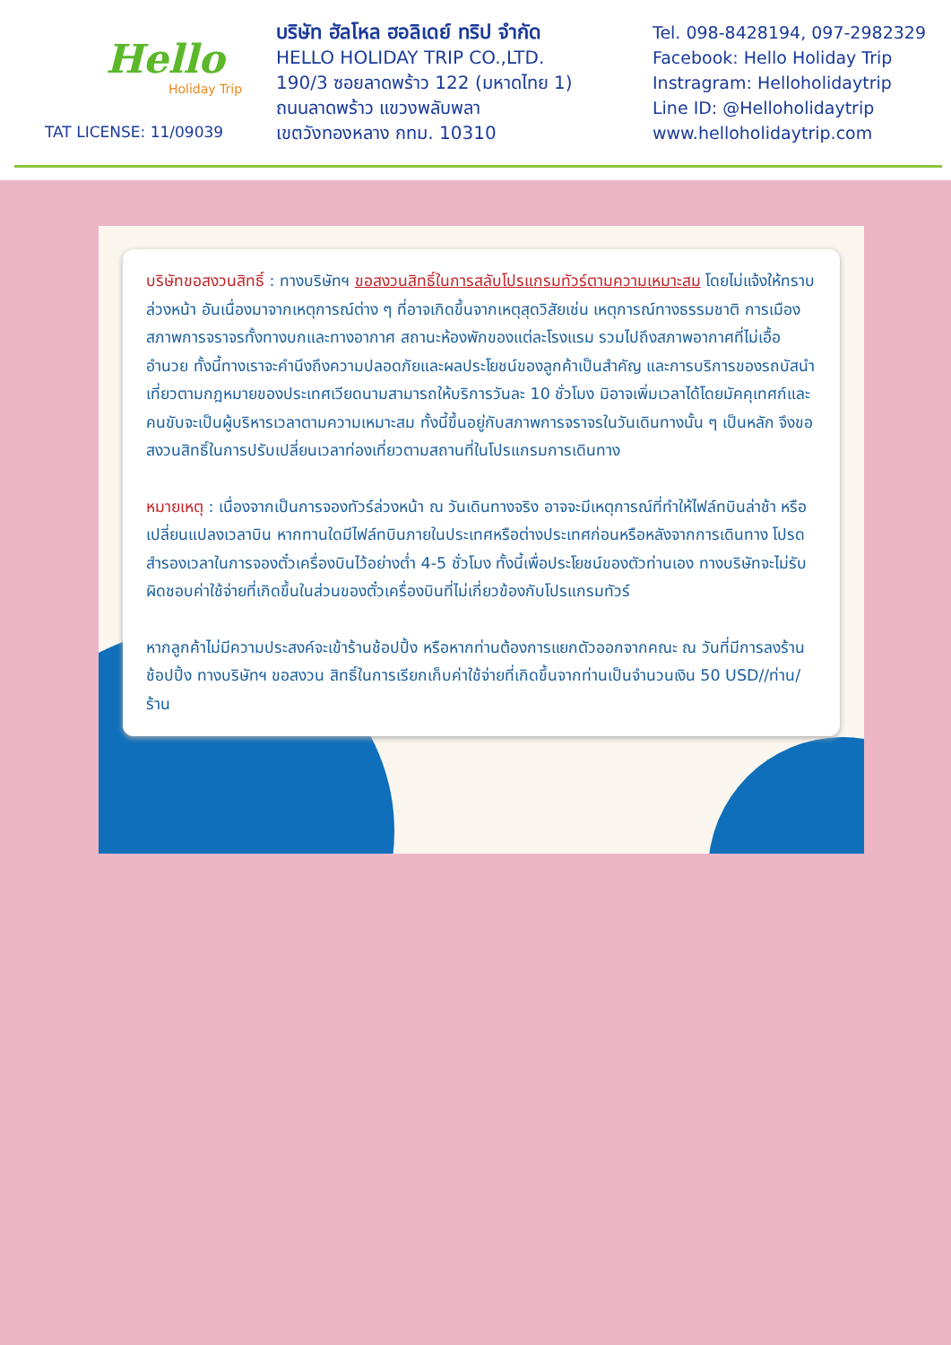Hello
Holiday Trip
TAT LICENSE: 11/09039
บริษัท ฮัลโหล ฮอลิเดย์ ทริป จำกัด
HELLO HOLIDAY TRIP CO.,LTD.
190/3 ซอยลาดพร้าว 122 (มหาดไทย 1)
ถนนลาดพร้าว แขวงพลับพลา
เขตวังทองหลาง กทม. 10310
Tel. 098-8428194, 097-2982329
Facebook: Hello Holiday Trip
Instragram: Helloholidaytrip
Line ID: @Helloholidaytrip
www.helloholidaytrip.com
บริษัทขอสงวนสิทธิ์ : ทางบริษัทฯ ขอสงวนสิทธิ์ในการสลับโปรแกรมทัวร์ตามความเหมาะสม โดยไม่แจ้งให้ทราบล่วงหน้า อันเนื่องมาจากเหตุการณ์ต่าง ๆ ที่อาจเกิดขึ้นจากเหตุสุดวิสัยเช่น เหตุการณ์ทางธรรมชาติ การเมือง สภาพการจราจรทั้งทางบกและทางอากาศ สถานะห้องพักของแต่ละโรงแรม รวมไปถึงสภาพอากาศที่ไม่เอื้ออำนวย ทั้งนี้ทางเราจะคำนึงถึงความปลอดภัยและผลประโยชน์ของลูกค้าเป็นสำคัญ และการบริการของรถบัสนำเที่ยวตามกฎหมายของประเทศเวียดนามสามารถให้บริการวันละ 10 ชั่วโมง มิอาจเพิ่มเวลาได้โดยมัคคุเทศก์และคนขับจะเป็นผู้บริหารเวลาตามความเหมาะสม ทั้งนี้ขึ้นอยู่กับสภาพการจราจรในวันเดินทางนั้น ๆ เป็นหลัก จึงขอสงวนสิทธิ์ในการปรับเปลี่ยนเวลาท่องเที่ยวตามสถานที่ในโปรแกรมการเดินทาง
หมายเหตุ : เนื่องจากเป็นการจองทัวร์ล่วงหน้า ณ วันเดินทางจริง อาจจะมีเหตุการณ์ที่ทำให้ไฟล์ทบินล่าช้า หรือเปลี่ยนแปลงเวลาบิน หากทานใดมีไฟล์ทบินภายในประเทศหรือต่างประเทศก่อนหรือหลังจากการเดินทาง โปรดสำรองเวลาในการจองตั๋วเครื่องบินไว้อย่างต่ำ 4-5 ชั่วโมง ทั้งนี้เพื่อประโยชน์ของตัวท่านเอง ทางบริษัทจะไม่รับผิดชอบค่าใช้จ่ายที่เกิดขึ้นในส่วนของตั๋วเครื่องบินที่ไม่เกี่ยวข้องกับโปรแกรมทัวร์
หากลูกค้าไม่มีความประสงค์จะเข้าร้านช้อปปิ้ง หรือหากท่านต้องการแยกตัวออกจากคณะ ณ วันที่มีการลงร้านช้อปปิ้ง ทางบริษัทฯ ขอสงวน สิทธิ์ในการเรียกเก็บค่าใช้จ่ายที่เกิดขึ้นจากท่านเป็นจำนวนเงิน 50 USD//ท่าน/ร้าน